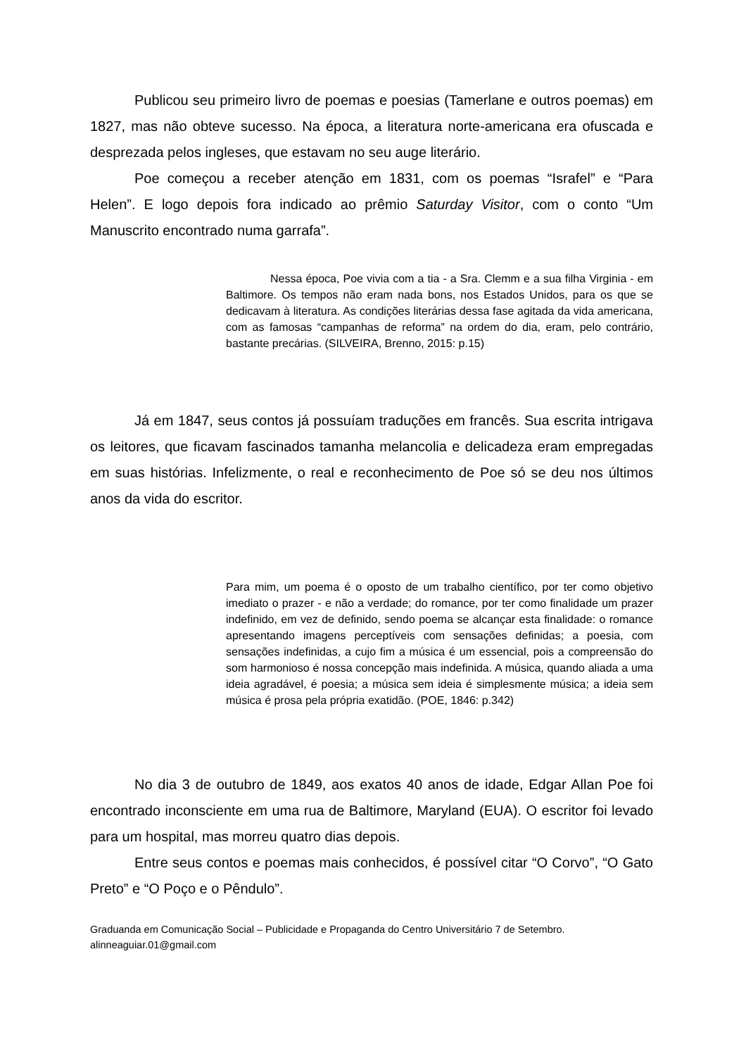Publicou seu primeiro livro de poemas e poesias (Tamerlane e outros poemas) em 1827, mas não obteve sucesso. Na época, a literatura norte-americana era ofuscada e desprezada pelos ingleses, que estavam no seu auge literário.
Poe começou a receber atenção em 1831, com os poemas “Israfel” e “Para Helen”. E logo depois fora indicado ao prêmio Saturday Visitor, com o conto “Um Manuscrito encontrado numa garrafa”.
Nessa época, Poe vivia com a tia - a Sra. Clemm e a sua filha Virginia - em Baltimore. Os tempos não eram nada bons, nos Estados Unidos, para os que se dedicavam à literatura. As condições literárias dessa fase agitada da vida americana, com as famosas “campanhas de reforma” na ordem do dia, eram, pelo contrário, bastante precárias. (SILVEIRA, Brenno, 2015: p.15)
Já em 1847, seus contos já possuíam traduções em francês. Sua escrita intrigava os leitores, que ficavam fascinados tamanha melancolia e delicadeza eram empregadas em suas histórias. Infelizmente, o real e reconhecimento de Poe só se deu nos últimos anos da vida do escritor.
Para mim, um poema é o oposto de um trabalho científico, por ter como objetivo imediato o prazer - e não a verdade; do romance, por ter como finalidade um prazer indefinido, em vez de definido, sendo poema se alcançar esta finalidade: o romance apresentando imagens perceptíveis com sensações definidas; a poesia, com sensações indefinidas, a cujo fim a música é um essencial, pois a compreensão do som harmonioso é nossa concepção mais indefinida. A música, quando aliada a uma ideia agradável, é poesia; a música sem ideia é simplesmente música; a ideia sem música é prosa pela própria exatidão. (POE, 1846: p.342)
No dia 3 de outubro de 1849, aos exatos 40 anos de idade, Edgar Allan Poe foi encontrado inconsciente em uma rua de Baltimore, Maryland (EUA). O escritor foi levado para um hospital, mas morreu quatro dias depois.
Entre seus contos e poemas mais conhecidos, é possível citar “O Corvo”, “O Gato Preto” e “O Poço e o Pêndulo”.
Graduanda em Comunicação Social – Publicidade e Propaganda do Centro Universitário 7 de Setembro.
alinneaguiar.01@gmail.com